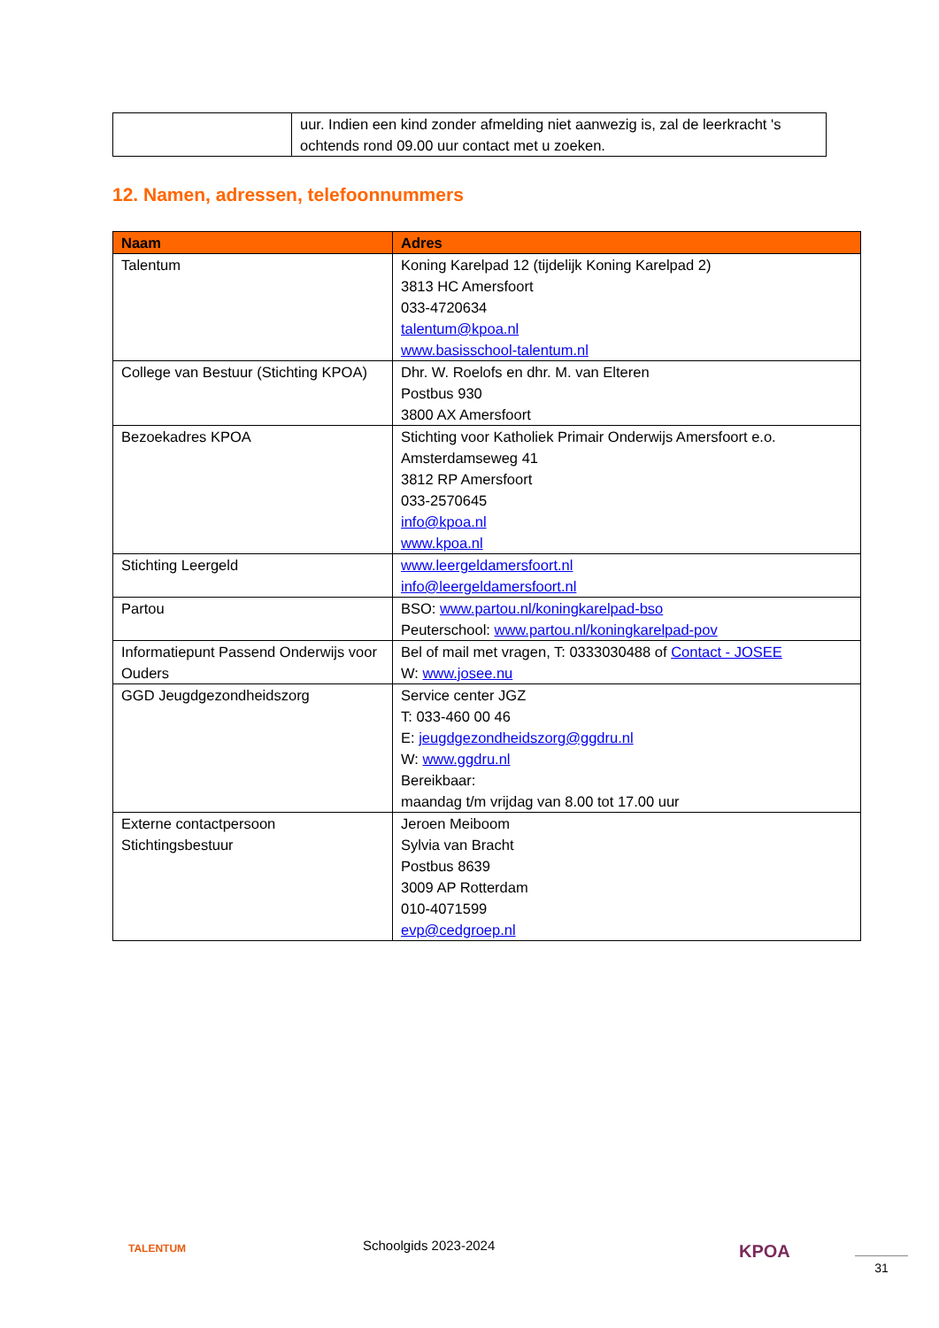| | uur. Indien een kind zonder afmelding niet aanwezig is, zal de leerkracht 's ochtends rond 09.00 uur contact met u zoeken. |
12. Namen, adressen, telefoonnummers
| Naam | Adres |
| --- | --- |
| Talentum | Koning Karelpad 12 (tijdelijk Koning Karelpad 2) 3813 HC Amersfoort 033-4720634 talentum@kpoa.nl www.basisschool-talentum.nl |
| College van Bestuur (Stichting KPOA) | Dhr. W. Roelofs en dhr. M. van Elteren Postbus 930 3800 AX Amersfoort |
| Bezoekadres KPOA | Stichting voor Katholiek Primair Onderwijs Amersfoort e.o. Amsterdamseweg 41 3812 RP Amersfoort 033-2570645 info@kpoa.nl www.kpoa.nl |
| Stichting Leergeld | www.leergeldamersfoort.nl info@leergeldamersfoort.nl |
| Partou | BSO: www.partou.nl/koningkarelpad-bso Peuterschool: www.partou.nl/koningkarelpad-pov |
| Informatiepunt Passend Onderwijs voor Ouders | Bel of mail met vragen, T: 0333030488 of Contact - JOSEE W: www.josee.nu |
| GGD Jeugdgezondheidszorg | Service center JGZ T: 033-460 00 46 E: jeugdgezondheidszorg@ggdru.nl W: www.ggdru.nl Bereikbaar: maandag t/m vrijdag van 8.00 tot 17.00 uur |
| Externe contactpersoon Stichtingsbestuur | Jeroen Meiboom Sylvia van Bracht Postbus 8639 3009 AP Rotterdam 010-4071599 evp@cedgroep.nl |
TALENTUM Schoolgids 2023-2024 KPOA
31